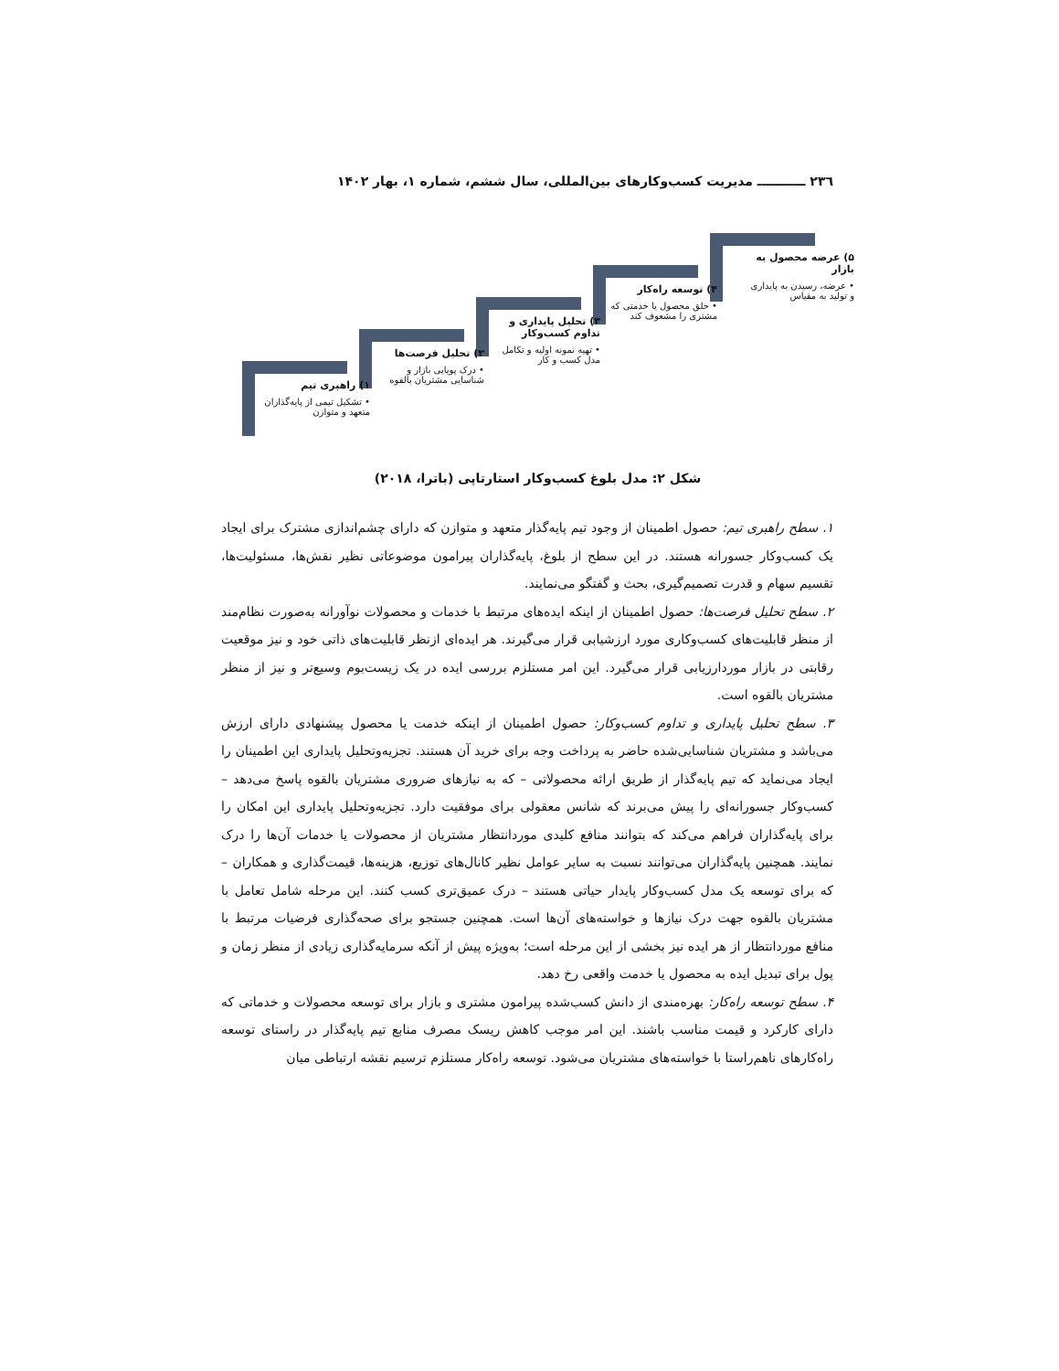۲۳٦ ـــــــــــ مدیریت کسب‌وکارهای بین‌المللی، سال ششم، شماره ۱، بهار ۱۴۰۲
۵) عرضه محصول به بازار
• عرضه، رسیدن به پایداری و تولید به مقیاس
۴) توسعه راه‌کار
• خلق محصول یا خدمتی که مشتری را مشعوف کند
۳) تحلیل پایداری و تداوم کسب‌وکار
• تهیه نمونه اولیه و تکامل مدل کسب و کار
۲) تحلیل فرصت‌ها
• درک پویایی بازار و شناسایی مشتریان بالقوه
۱) راهبری تیم
• تشکیل تیمی از پایه‌گذاران متعهد و متوازن
شکل ۲: مدل بلوغ کسب‌وکار استارتاپی (باترا، ۲۰۱۸)
۱. سطح راهبری تیم: حصول اطمینان از وجود تیم پایه‌گذار متعهد و متوازن که دارای چشم‌اندازی مشترک برای ایجاد یک کسب‌وکار جسورانه هستند. در این سطح از بلوغ، پایه‌گذاران پیرامون موضوعاتی نظیر نقش‌ها، مسئولیت‌ها، تقسیم سهام و قدرت تصمیم‌گیری، بحث و گفتگو می‌نمایند.
۲. سطح تحلیل فرصت‌ها: حصول اطمینان از اینکه ایده‌های مرتبط با خدمات و محصولات نوآورانه به‌صورت نظام‌مند از منظر قابلیت‌های کسب‌وکاری مورد ارزشیابی قرار می‌گیرند. هر ایده‌ای ازنظر قابلیت‌های ذاتی خود و نیز موقعیت رقابتی در بازار موردارزیابی قرار می‌گیرد. این امر مستلزم بررسی ایده در یک زیست‌بوم وسیع‌تر و نیز از منظر مشتریان بالقوه است.
۳. سطح تحلیل پایداری و تداوم کسب‌وکار: حصول اطمینان از اینکه خدمت یا محصول پیشنهادی دارای ارزش می‌باشد و مشتریان شناسایی‌شده حاضر به پرداخت وجه برای خرید آن هستند. تجزیه‌وتحلیل پایداری این اطمینان را ایجاد می‌نماید که تیم پایه‌گذار از طریق ارائه محصولاتی – که به نیازهای ضروری مشتریان بالقوه پاسخ می‌دهد – کسب‌وکار جسورانه‌ای را پیش می‌برند که شانس معقولی برای موفقیت دارد. تجزیه‌وتحلیل پایداری این امکان را برای پایه‌گذاران فراهم می‌کند که بتوانند منافع کلیدی موردانتظار مشتریان از محصولات یا خدمات آن‌ها را درک نمایند. همچنین پایه‌گذاران می‌توانند نسبت به سایر عوامل نظیر کانال‌های توزیع، هزینه‌ها، قیمت‌گذاری و همکاران – که برای توسعه یک مدل کسب‌وکار پایدار حیاتی هستند – درک عمیق‌تری کسب کنند. این مرحله شامل تعامل با مشتریان بالقوه جهت درک نیازها و خواسته‌های آن‌ها است. همچنین جستجو برای صحه‌گذاری فرضیات مرتبط با منافع موردانتظار از هر ایده نیز بخشی از این مرحله است؛ به‌ویژه پیش از آنکه سرمایه‌گذاری زیادی از منظر زمان و پول برای تبدیل ایده به محصول یا خدمت واقعی رخ دهد.
۴. سطح توسعه راه‌کار: بهره‌مندی از دانش کسب‌شده پیرامون مشتری و بازار برای توسعه محصولات و خدماتی که دارای کارکرد و قیمت مناسب باشند. این امر موجب کاهش ریسک مصرف منابع تیم پایه‌گذار در راستای توسعه راه‌کارهای ناهم‌راستا با خواسته‌های مشتریان می‌شود. توسعه راه‌کار مستلزم ترسیم نقشه ارتباطی میان